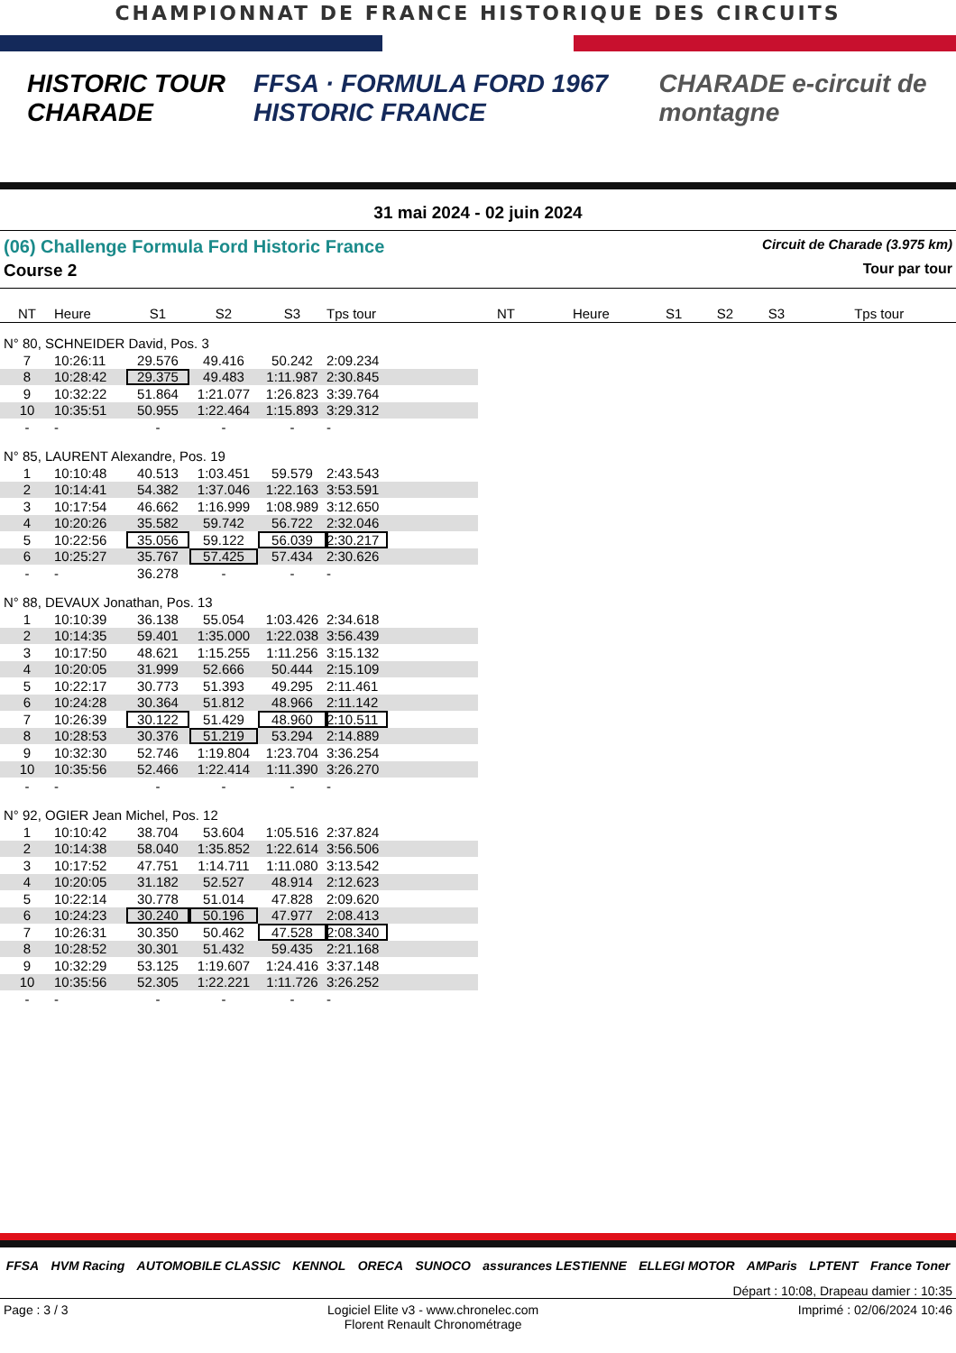CHAMPIONNAT DE FRANCE HISTORIQUE DES CIRCUITS
HISTORIC TOUR CHARADE
FFSA · FORMULA FORD 1967 HISTORIC FRANCE
CHARADE e-circuit de montagne
31 mai 2024 - 02 juin 2024
(06) Challenge Formula Ford Historic France Circuit de Charade (3.975 km)
Course 2 Tour par tour
| NT | Heure | S1 | S2 | S3 | Tps tour | | NT | Heure | S1 | S2 | S3 | Tps tour |
| --- | --- | --- | --- | --- | --- | --- | --- | --- | --- | --- | --- | --- |
| N° 80, SCHNEIDER David, Pos. 3 | | | | | | | | | | | | |
| 7 | 10:26:11 | 29.576 | 49.416 | 50.242 | 2:09.234 | | | | | | | |
| 8 | 10:28:42 | 29.375 | 49.483 | 1:11.987 | 2:30.845 | | | | | | | |
| 9 | 10:32:22 | 51.864 | 1:21.077 | 1:26.823 | 3:39.764 | | | | | | | |
| 10 | 10:35:51 | 50.955 | 1:22.464 | 1:15.893 | 3:29.312 | | | | | | | |
| - | - | - | - | - | - | | | | | | | |
| N° 85, LAURENT Alexandre, Pos. 19 | | | | | | | | | | | | |
| 1 | 10:10:48 | 40.513 | 1:03.451 | 59.579 | 2:43.543 | | | | | | | |
| 2 | 10:14:41 | 54.382 | 1:37.046 | 1:22.163 | 3:53.591 | | | | | | | |
| 3 | 10:17:54 | 46.662 | 1:16.999 | 1:08.989 | 3:12.650 | | | | | | | |
| 4 | 10:20:26 | 35.582 | 59.742 | 56.722 | 2:32.046 | | | | | | | |
| 5 | 10:22:56 | 35.056 | 59.122 | 56.039 | 2:30.217 | | | | | | | |
| 6 | 10:25:27 | 35.767 | 57.425 | 57.434 | 2:30.626 | | | | | | | |
| - | - | 36.278 | - | - | - | | | | | | | |
| N° 88, DEVAUX Jonathan, Pos. 13 | | | | | | | | | | | | |
| 1 | 10:10:39 | 36.138 | 55.054 | 1:03.426 | 2:34.618 | | | | | | | |
| 2 | 10:14:35 | 59.401 | 1:35.000 | 1:22.038 | 3:56.439 | | | | | | | |
| 3 | 10:17:50 | 48.621 | 1:15.255 | 1:11.256 | 3:15.132 | | | | | | | |
| 4 | 10:20:05 | 31.999 | 52.666 | 50.444 | 2:15.109 | | | | | | | |
| 5 | 10:22:17 | 30.773 | 51.393 | 49.295 | 2:11.461 | | | | | | | |
| 6 | 10:24:28 | 30.364 | 51.812 | 48.966 | 2:11.142 | | | | | | | |
| 7 | 10:26:39 | 30.122 | 51.429 | 48.960 | 2:10.511 | | | | | | | |
| 8 | 10:28:53 | 30.376 | 51.219 | 53.294 | 2:14.889 | | | | | | | |
| 9 | 10:32:30 | 52.746 | 1:19.804 | 1:23.704 | 3:36.254 | | | | | | | |
| 10 | 10:35:56 | 52.466 | 1:22.414 | 1:11.390 | 3:26.270 | | | | | | | |
| - | - | - | - | - | - | | | | | | | |
| N° 92, OGIER Jean Michel, Pos. 12 | | | | | | | | | | | | |
| 1 | 10:10:42 | 38.704 | 53.604 | 1:05.516 | 2:37.824 | | | | | | | |
| 2 | 10:14:38 | 58.040 | 1:35.852 | 1:22.614 | 3:56.506 | | | | | | | |
| 3 | 10:17:52 | 47.751 | 1:14.711 | 1:11.080 | 3:13.542 | | | | | | | |
| 4 | 10:20:05 | 31.182 | 52.527 | 48.914 | 2:12.623 | | | | | | | |
| 5 | 10:22:14 | 30.778 | 51.014 | 47.828 | 2:09.620 | | | | | | | |
| 6 | 10:24:23 | 30.240 | 50.196 | 47.977 | 2:08.413 | | | | | | | |
| 7 | 10:26:31 | 30.350 | 50.462 | 47.528 | 2:08.340 | | | | | | | |
| 8 | 10:28:52 | 30.301 | 51.432 | 59.435 | 2:21.168 | | | | | | | |
| 9 | 10:32:29 | 53.125 | 1:19.607 | 1:24.416 | 3:37.148 | | | | | | | |
| 10 | 10:35:56 | 52.305 | 1:22.221 | 1:11.726 | 3:26.252 | | | | | | | |
| - | - | - | - | - | - | | | | | | | |
FFSA HVM Racing AUTOMOBILE CLASSIC KENNOL ORECA SUNOCO assurances LESTIENNE ELLEGI MOTOR AMParis LPTENT France Toner
Départ : 10:08, Drapeau damier : 10:35
Page : 3 / 3 Logiciel Elite v3 - www.chronelec.com
Florent Renault Chronométrage Imprimé : 02/06/2024 10:46